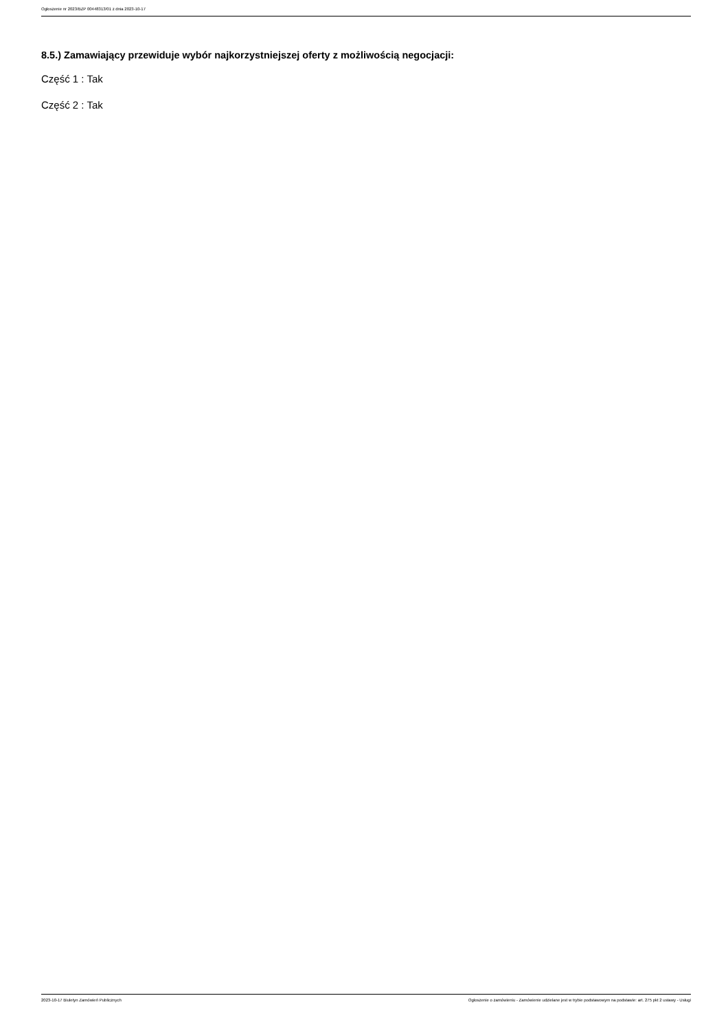Ogłoszenie nr 2023/BZP 00448313/01 z dnia 2023-10-17
8.5.) Zamawiający przewiduje wybór najkorzystniejszej oferty z możliwością negocjacji:
Część 1 : Tak
Część 2 : Tak
2023-10-17 Biuletyn Zamówień Publicznych Ogłoszenie o zamówieniu - Zamówienie udzielane jest w trybie podstawowym na podstawie: art. 275 pkt 2 ustawy - Usługi